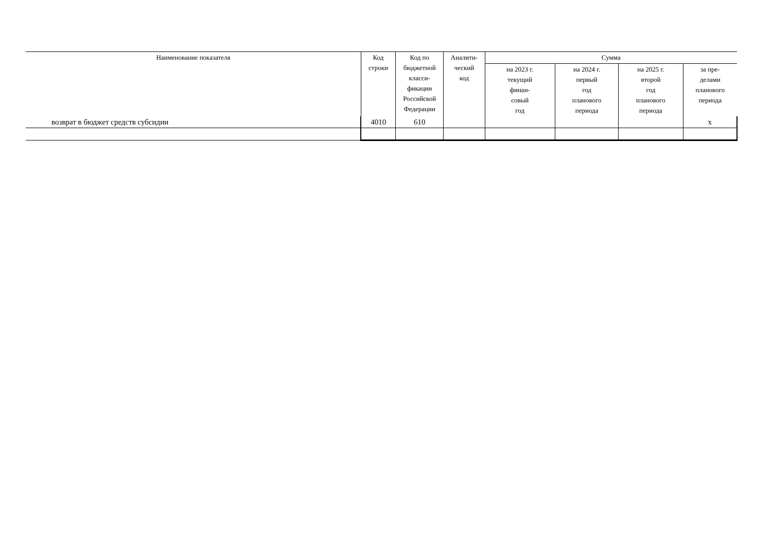| Наименование показателя | Код строки | Код по бюджетной класси- фикации Российской Федерации | Аналити- ческий код | Сумма | | | |
| --- | --- | --- | --- | --- | --- | --- | --- |
| | | | | на 2023 г. текущий финан- совый год | на 2024 г. первый год планового периода | на 2025 г. второй год планового периода | за пре- делами планового периода |
| возврат в бюджет средств субсидии | 4010 | 610 | | | | | x |